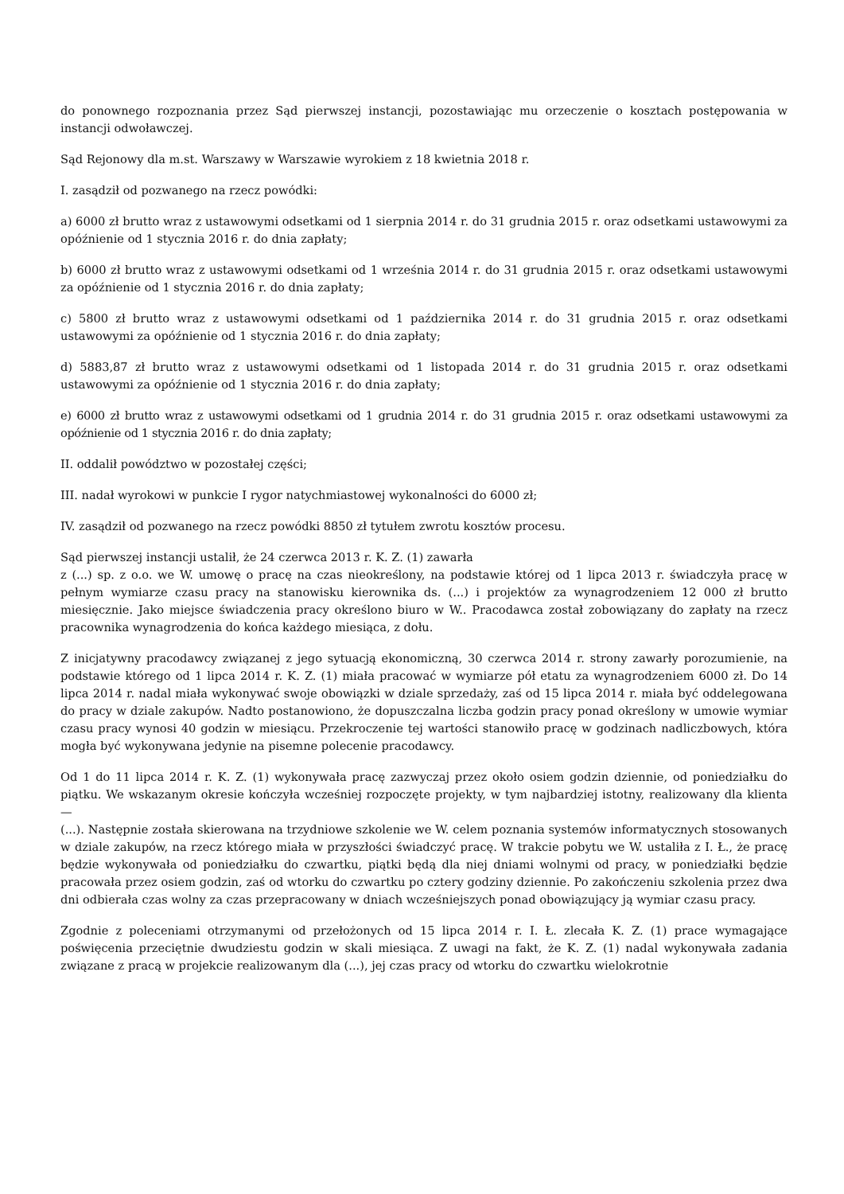do ponownego rozpoznania przez Sąd pierwszej instancji, pozostawiając mu orzeczenie o kosztach postępowania w instancji odwoławczej.
Sąd Rejonowy dla m.st. Warszawy w Warszawie wyrokiem z 18 kwietnia 2018 r.
I. zasądził od pozwanego na rzecz powódki:
a) 6000 zł brutto wraz z ustawowymi odsetkami od 1 sierpnia 2014 r. do 31 grudnia 2015 r. oraz odsetkami ustawowymi za opóźnienie od 1 stycznia 2016 r. do dnia zapłaty;
b) 6000 zł brutto wraz z ustawowymi odsetkami od 1 września 2014 r. do 31 grudnia 2015 r. oraz odsetkami ustawowymi za opóźnienie od 1 stycznia 2016 r. do dnia zapłaty;
c) 5800 zł brutto wraz z ustawowymi odsetkami od 1 października 2014 r. do 31 grudnia 2015 r. oraz odsetkami ustawowymi za opóźnienie od 1 stycznia 2016 r. do dnia zapłaty;
d) 5883,87 zł brutto wraz z ustawowymi odsetkami od 1 listopada 2014 r. do 31 grudnia 2015 r. oraz odsetkami ustawowymi za opóźnienie od 1 stycznia 2016 r. do dnia zapłaty;
e) 6000 zł brutto wraz z ustawowymi odsetkami od 1 grudnia 2014 r. do 31 grudnia 2015 r. oraz odsetkami ustawowymi za opóźnienie od 1 stycznia 2016 r. do dnia zapłaty;
II. oddalił powództwo w pozostałej części;
III. nadał wyrokowi w punkcie I rygor natychmiastowej wykonalności do 6000 zł;
IV. zasądził od pozwanego na rzecz powódki 8850 zł tytułem zwrotu kosztów procesu.
Sąd pierwszej instancji ustalił, że 24 czerwca 2013 r. K. Z. (1) zawarła
z (...) sp. z o.o. we W. umowę o pracę na czas nieokreślony, na podstawie której od 1 lipca 2013 r. świadczyła pracę w pełnym wymiarze czasu pracy na stanowisku kierownika ds. (...) i projektów za wynagrodzeniem 12 000 zł brutto miesięcznie. Jako miejsce świadczenia pracy określono biuro w W.. Pracodawca został zobowiązany do zapłaty na rzecz pracownika wynagrodzenia do końca każdego miesiąca, z dołu.
Z inicjatywny pracodawcy związanej z jego sytuacją ekonomiczną, 30 czerwca 2014 r. strony zawarły porozumienie, na podstawie którego od 1 lipca 2014 r. K. Z. (1) miała pracować w wymiarze pół etatu za wynagrodzeniem 6000 zł. Do 14 lipca 2014 r. nadal miała wykonywać swoje obowiązki w dziale sprzedaży, zaś od 15 lipca 2014 r. miała być oddelegowana do pracy w dziale zakupów. Nadto postanowiono, że dopuszczalna liczba godzin pracy ponad określony w umowie wymiar czasu pracy wynosi 40 godzin w miesiącu. Przekroczenie tej wartości stanowiło pracę w godzinach nadliczbowych, która mogła być wykonywana jedynie na pisemne polecenie pracodawcy.
Od 1 do 11 lipca 2014 r. K. Z. (1) wykonywała pracę zazwyczaj przez około osiem godzin dziennie, od poniedziałku do piątku. We wskazanym okresie kończyła wcześniej rozpoczęte projekty, w tym najbardziej istotny, realizowany dla klienta —
(...). Następnie została skierowana na trzydniowe szkolenie we W. celem poznania systemów informatycznych stosowanych w dziale zakupów, na rzecz którego miała w przyszłości świadczyć pracę. W trakcie pobytu we W. ustaliła z I. Ł., że pracę będzie wykonywała od poniedziałku do czwartku, piątki będą dla niej dniami wolnymi od pracy, w poniedziałki będzie pracowała przez osiem godzin, zaś od wtorku do czwartku po cztery godziny dziennie. Po zakończeniu szkolenia przez dwa dni odbierała czas wolny za czas przepracowany w dniach wcześniejszych ponad obowiązujący ją wymiar czasu pracy.
Zgodnie z poleceniami otrzymanymi od przełożonych od 15 lipca 2014 r. I. Ł. zlecała K. Z. (1) prace wymagające poświęcenia przeciętnie dwudziestu godzin w skali miesiąca. Z uwagi na fakt, że K. Z. (1) nadal wykonywała zadania związane z pracą w projekcie realizowanym dla (...), jej czas pracy od wtorku do czwartku wielokrotnie